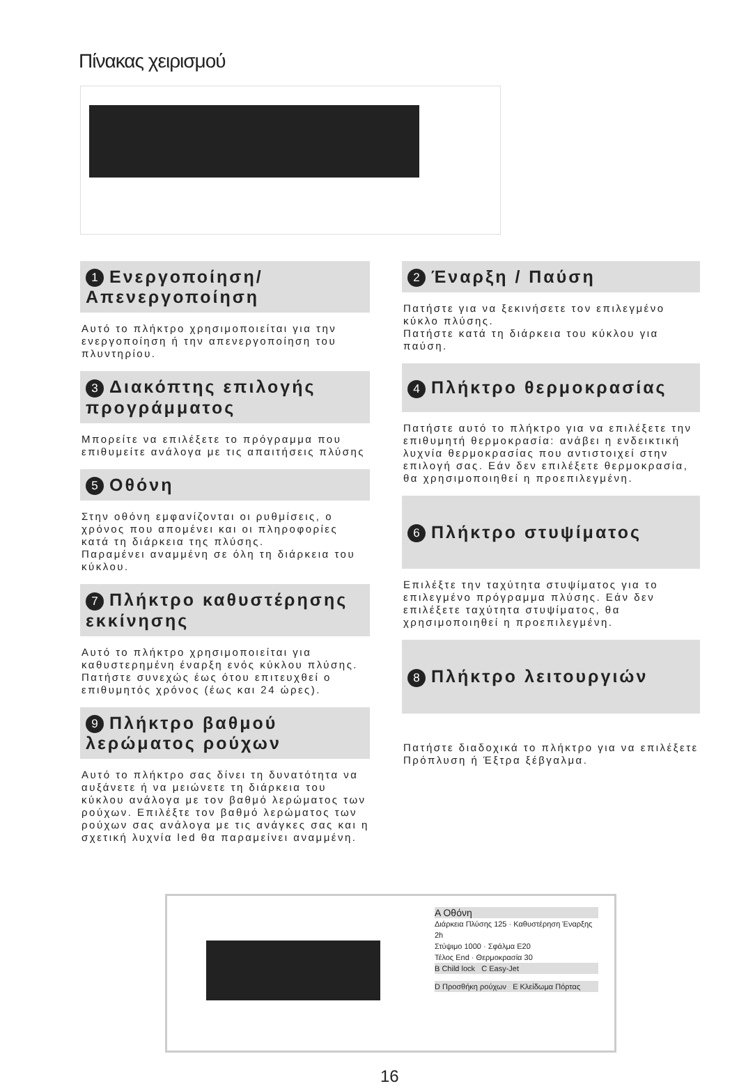Πίνακας χειρισμού
1 Ενεργοποίηση/Απενεργοποίηση
Αυτό το πλήκτρο χρησιμοποιείται για την ενεργοποίηση ή την απενεργοποίηση του πλυντηρίου.
3 Διακόπτης επιλογής προγράμματος
Μπορείτε να επιλέξετε το πρόγραμμα που επιθυμείτε ανάλογα με τις απαιτήσεις πλύσης
5 Οθόνη
Στην οθόνη εμφανίζονται οι ρυθμίσεις, ο χρόνος που απομένει και οι πληροφορίες κατά τη διάρκεια της πλύσης.
Παραμένει αναμμένη σε όλη τη διάρκεια του κύκλου.
7 Πλήκτρο καθυστέρησης εκκίνησης
Αυτό το πλήκτρο χρησιμοποιείται για καθυστερημένη έναρξη ενός κύκλου πλύσης.
Πατήστε συνεχώς έως ότου επιτευχθεί ο επιθυμητός χρόνος (έως και 24 ώρες).
9 Πλήκτρο βαθμού λερώματος ρούχων
Αυτό το πλήκτρο σας δίνει τη δυνατότητα να αυξάνετε ή να μειώνετε τη διάρκεια του κύκλου ανάλογα με τον βαθμό λερώματος των ρούχων. Επιλέξτε τον βαθμό λερώματος των ρούχων σας ανάλογα με τις ανάγκες σας και η σχετική λυχνία led θα παραμείνει αναμμένη.
2 Έναρξη / Παύση
Πατήστε για να ξεκινήσετε τον επιλεγμένο κύκλο πλύσης.
Πατήστε κατά τη διάρκεια του κύκλου για παύση.
4 Πλήκτρο θερμοκρασίας
Πατήστε αυτό το πλήκτρο για να επιλέξετε την επιθυμητή θερμοκρασία: ανάβει η ενδεικτική λυχνία θερμοκρασίας που αντιστοιχεί στην επιλογή σας. Εάν δεν επιλέξετε θερμοκρασία, θα χρησιμοποιηθεί η προεπιλεγμένη.
6 Πλήκτρο στυψίματος
Επιλέξτε την ταχύτητα στυψίματος για το επιλεγμένο πρόγραμμα πλύσης. Εάν δεν επιλέξετε ταχύτητα στυψίματος, θα χρησιμοποιηθεί η προεπιλεγμένη.
8 Πλήκτρο λειτουργιών
Πατήστε διαδοχικά το πλήκτρο για να επιλέξετε Πρόπλυση ή Έξτρα ξέβγαλμα.
A Οθόνη
Διάρκεια Πλύσης 125 · Καθυστέρηση Έναρξης 2h
Στύψιμο 1000 · Σφάλμα E20
Τέλος End · Θερμοκρασία 30
B Child lock C Easy-Jet
D Προσθήκη ρούχων E Κλείδωμα Πόρτας
16